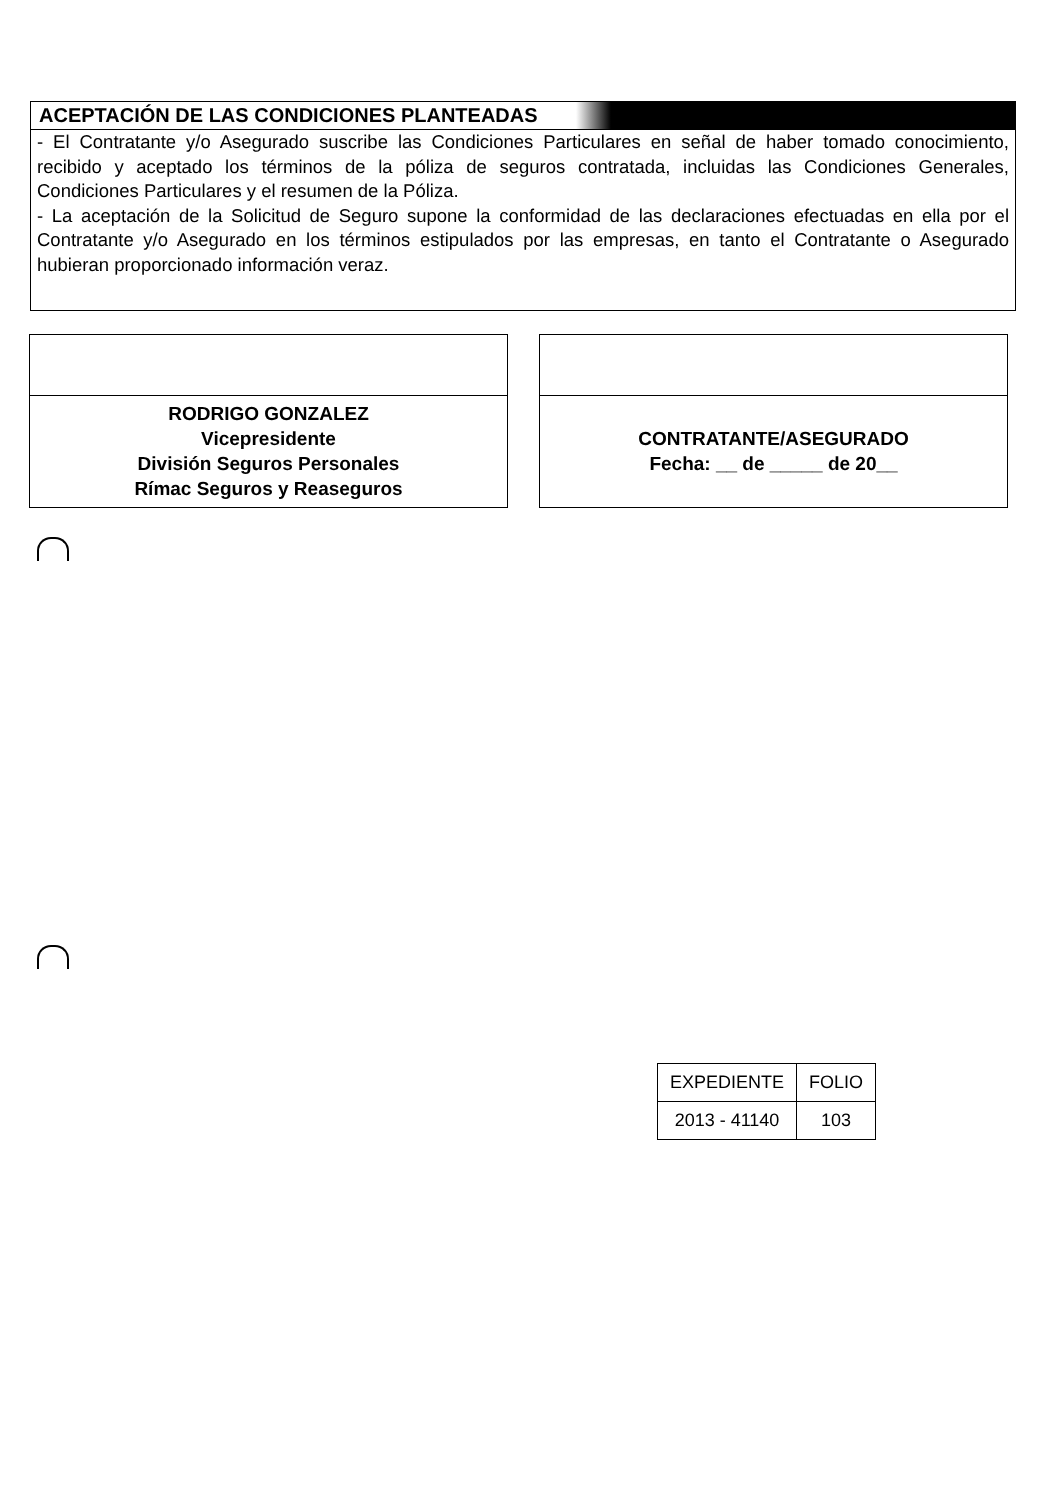ACEPTACIÓN DE LAS CONDICIONES PLANTEADAS
- El Contratante y/o Asegurado suscribe las Condiciones Particulares en señal de haber tomado conocimiento, recibido y aceptado los términos de la póliza de seguros contratada, incluidas las Condiciones Generales, Condiciones Particulares y el resumen de la Póliza.
- La aceptación de la Solicitud de Seguro supone la conformidad de las declaraciones efectuadas en ella por el Contratante y/o Asegurado en los términos estipulados por las empresas, en tanto el Contratante o Asegurado hubieran proporcionado información veraz.
RODRIGO GONZALEZ
Vicepresidente
División Seguros Personales
Rímac Seguros y Reaseguros
CONTRATANTE/ASEGURADO
Fecha: __ de _____ de 20__
| EXPEDIENTE | FOLIO |
| 2013 - 41140 | 103 |